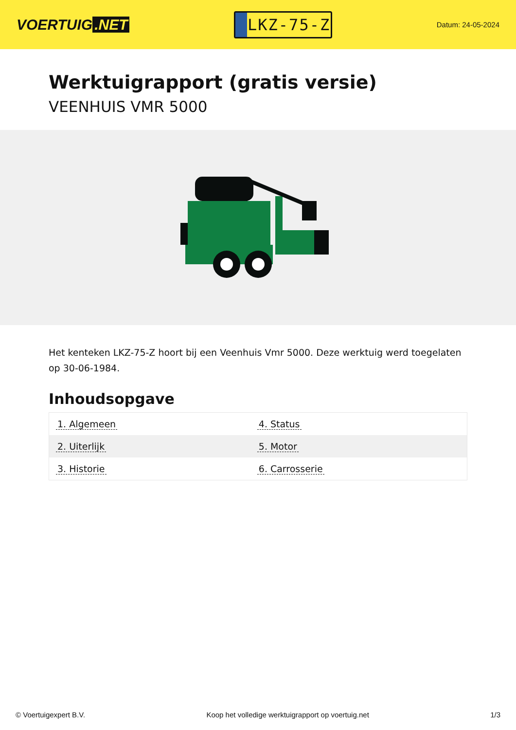VOERTUIG.NET
LKZ-75-Z
Datum: 24-05-2024
Werktuigrapport (gratis versie)
VEENHUIS VMR 5000
Het kenteken LKZ-75-Z hoort bij een Veenhuis Vmr 5000. Deze werktuig werd toegelaten op 30-06-1984.
Inhoudsopgave
| 1. Algemeen | 4. Status |
| 2. Uiterlijk | 5. Motor |
| 3. Historie | 6. Carrosserie |
© Voertuigexpert B.V. Koop het volledige werktuigrapport op voertuig.net 1/3